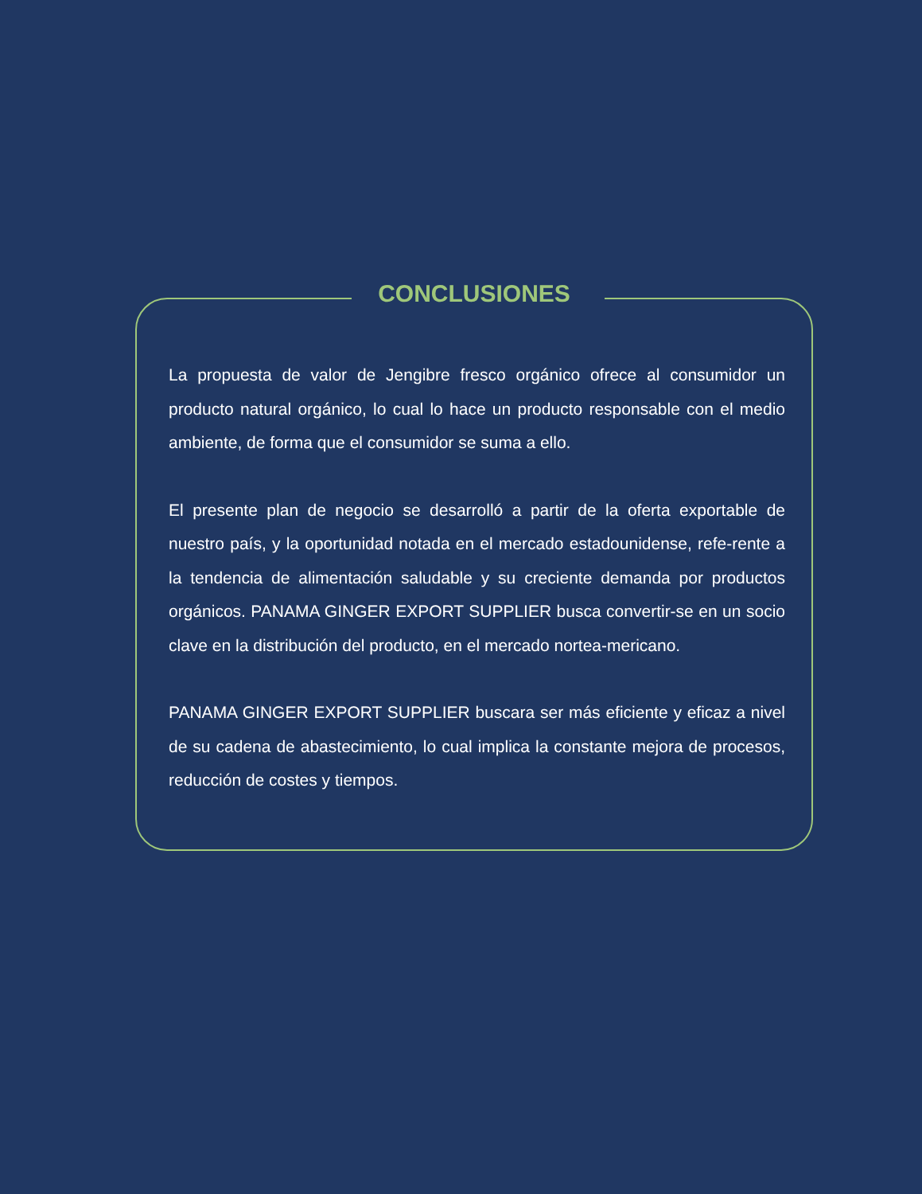CONCLUSIONES
La propuesta de valor de Jengibre fresco orgánico ofrece al consumidor un producto natural orgánico, lo cual lo hace un producto responsable con el medio ambiente, de forma que el consumidor se suma a ello.
El presente plan de negocio se desarrolló a partir de la oferta exportable de nuestro país, y la oportunidad notada en el mercado estadounidense, refe-rente a la tendencia de alimentación saludable y su creciente demanda por productos orgánicos. PANAMA GINGER EXPORT SUPPLIER busca convertir-se en un socio clave en la distribución del producto, en el mercado nortea-mericano.
PANAMA GINGER EXPORT SUPPLIER buscara ser más eficiente y eficaz a nivel de su cadena de abastecimiento, lo cual implica la constante mejora de procesos, reducción de costes y tiempos.